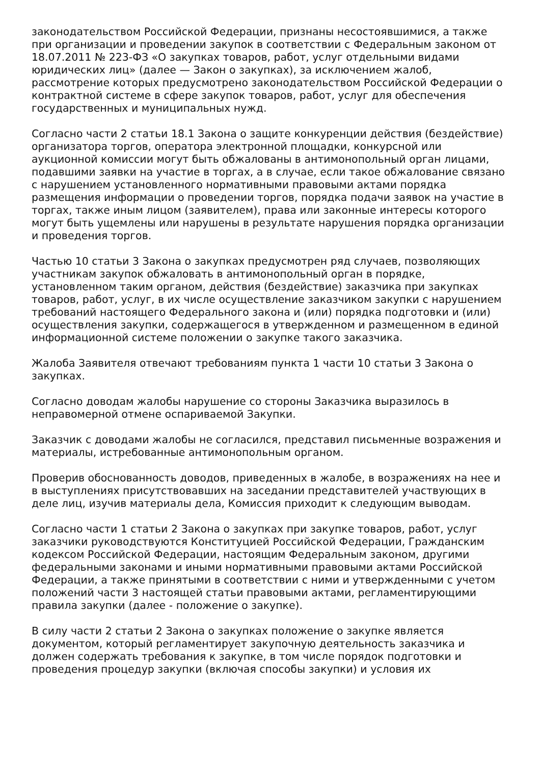законодательством Российской Федерации, признаны несостоявшимися, а также при организации и проведении закупок в соответствии с Федеральным законом от 18.07.2011 № 223-ФЗ «О закупках товаров, работ, услуг отдельными видами юридических лиц» (далее — Закон о закупках), за исключением жалоб, рассмотрение которых предусмотрено законодательством Российской Федерации о контрактной системе в сфере закупок товаров, работ, услуг для обеспечения государственных и муниципальных нужд.
Согласно части 2 статьи 18.1 Закона о защите конкуренции действия (бездействие) организатора торгов, оператора электронной площадки, конкурсной или аукционной комиссии могут быть обжалованы в антимонопольный орган лицами, подавшими заявки на участие в торгах, а в случае, если такое обжалование связано с нарушением установленного нормативными правовыми актами порядка размещения информации о проведении торгов, порядка подачи заявок на участие в торгах, также иным лицом (заявителем), права или законные интересы которого могут быть ущемлены или нарушены в результате нарушения порядка организации и проведения торгов.
Частью 10 статьи 3 Закона о закупках предусмотрен ряд случаев, позволяющих участникам закупок обжаловать в антимонопольный орган в порядке, установленном таким органом, действия (бездействие) заказчика при закупках товаров, работ, услуг, в их числе осуществление заказчиком закупки с нарушением требований настоящего Федерального закона и (или) порядка подготовки и (или) осуществления закупки, содержащегося в утвержденном и размещенном в единой информационной системе положении о закупке такого заказчика.
Жалоба Заявителя отвечают требованиям пункта 1 части 10 статьи 3 Закона о закупках.
Согласно доводам жалобы нарушение со стороны Заказчика выразилось в неправомерной отмене оспариваемой Закупки.
Заказчик с доводами жалобы не согласился, представил письменные возражения и материалы, истребованные антимонопольным органом.
Проверив обоснованность доводов, приведенных в жалобе, в возражениях на нее и в выступлениях присутствовавших на заседании представителей участвующих в деле лиц, изучив материалы дела, Комиссия приходит к следующим выводам.
Согласно части 1 статьи 2 Закона о закупках при закупке товаров, работ, услуг заказчики руководствуются Конституцией Российской Федерации, Гражданским кодексом Российской Федерации, настоящим Федеральным законом, другими федеральными законами и иными нормативными правовыми актами Российской Федерации, а также принятыми в соответствии с ними и утвержденными с учетом положений части 3 настоящей статьи правовыми актами, регламентирующими правила закупки (далее - положение о закупке).
В силу части 2 статьи 2 Закона о закупках положение о закупке является документом, который регламентирует закупочную деятельность заказчика и должен содержать требования к закупке, в том числе порядок подготовки и проведения процедур закупки (включая способы закупки) и условия их